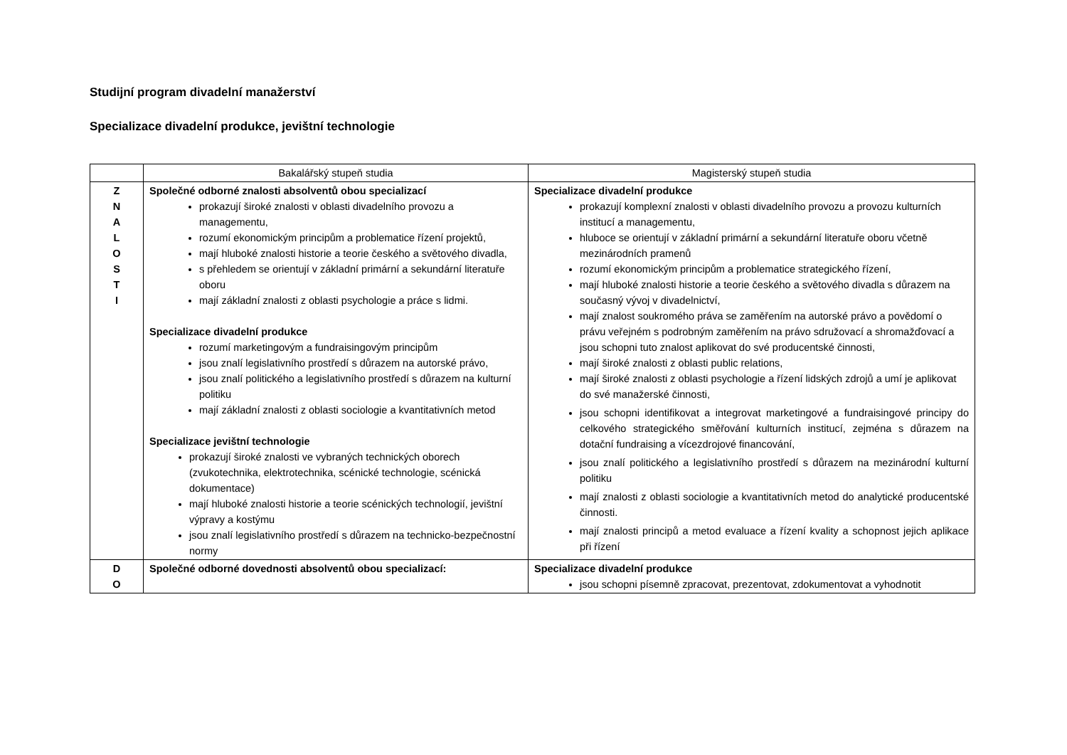Studijní program divadelní manažerství
Specializace divadelní produkce, jevištní technologie
| | Bakalářský stupeň studia | Magisterský stupeň studia |
| --- | --- | --- |
| Z N A L O S T I | Společné odborné znalosti absolventů obou specializací prokazují široké znalosti v oblasti divadelního provozu a managementu, rozumí ekonomickým principům a problematice řízení projektů, mají hluboké znalosti historie a teorie českého a světového divadla, s přehledem se orientují v základní primární a sekundární literatuře oboru mají základní znalosti z oblasti psychologie a práce s lidmi. Specializace divadelní produkce rozumí marketingovým a fundraisingovým principům jsou znalí legislativního prostředí s důrazem na autorské právo, jsou znalí politického a legislativního prostředí s důrazem na kulturní politiku mají základní znalosti z oblasti sociologie a kvantitativních metod Specializace jevištní technologie prokazují široké znalosti ve vybraných technických oborech (zvukotechnika, elektrotechnika, scénické technologie, scénická dokumentace) mají hluboké znalosti historie a teorie scénických technologií, jevištní výpravy a kostýmu jsou znalí legislativního prostředí s důrazem na technicko-bezpečnostní normy | Specializace divadelní produkce prokazují komplexní znalosti v oblasti divadelního provozu a provozu kulturních institucí a managementu, hluboce se orientují v základní primární a sekundární literatuře oboru včetně mezinárodních pramenů rozumí ekonomickým principům a problematice strategického řízení, mají hluboké znalosti historie a teorie českého a světového divadla s důrazem na současný vývoj v divadelnictví, mají znalost soukromého práva se zaměřením na autorské právo a povědomí o právu veřejném s podrobným zaměřením na právo sdružovací a shromažďovací a jsou schopni tuto znalost aplikovat do své producentské činnosti, mají široké znalosti z oblasti public relations, mají široké znalosti z oblasti psychologie a řízení lidských zdrojů a umí je aplikovat do své manažerské činnosti, jsou schopni identifikovat a integrovat marketingové a fundraisingové principy do celkového strategického směřování kulturních institucí, zejména s důrazem na dotační fundraising a vícezdrojové financování, jsou znalí politického a legislativního prostředí s důrazem na mezinárodní kulturní politiku mají znalosti z oblasti sociologie a kvantitativních metod do analytické producentské činnosti. mají znalosti principů a metod evaluace a řízení kvality a schopnost jejich aplikace při řízení |
| D O | Společné odborné dovednosti absolventů obou specializací: | Specializace divadelní produkce jsou schopni písemně zpracovat, prezentovat, zdokumentovat a vyhodnotit |